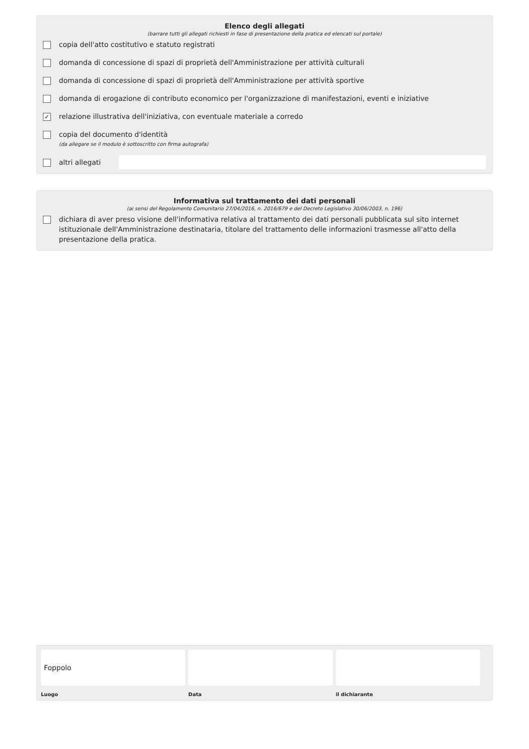Elenco degli allegati
(barrare tutti gli allegati richiesti in fase di presentazione della pratica ed elencati sul portale)
copia dell'atto costitutivo e statuto registrati
domanda di concessione di spazi di proprietà dell'Amministrazione per attività culturali
domanda di concessione di spazi di proprietà dell'Amministrazione per attività sportive
domanda di erogazione di contributo economico per l'organizzazione di manifestazioni, eventi e iniziative
✓ relazione illustrativa dell'iniziativa, con eventuale materiale a corredo
copia del documento d'identità
(da allegare se il modulo è sottoscritto con firma autografa)
altri allegati
Informativa sul trattamento dei dati personali
(ai sensi del Regolamento Comunitario 27/04/2016, n. 2016/679 e del Decreto Legislativo 30/06/2003, n. 196)
dichiara di aver preso visione dell'informativa relativa al trattamento dei dati personali pubblicata sul sito internet istituzionale dell'Amministrazione destinataria, titolare del trattamento delle informazioni trasmesse all'atto della presentazione della pratica.
Foppolo
Luogo
Data il dichiarante